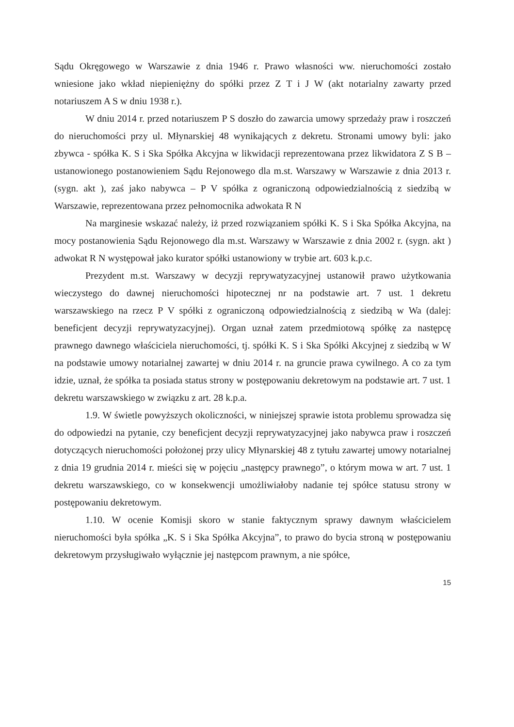Sądu Okręgowego w Warszawie z dnia 1946 r. Prawo własności ww. nieruchomości zostało wniesione jako wkład niepieniężny do spółki przez Z T i J W (akt notarialny zawarty przed notariuszem A S w dniu 1938 r.).
W dniu 2014 r. przed notariuszem P S doszło do zawarcia umowy sprzedaży praw i roszczeń do nieruchomości przy ul. Młynarskiej 48 wynikających z dekretu. Stronami umowy byli: jako zbywca - spółka K. S i Ska Spółka Akcyjna w likwidacji reprezentowana przez likwidatora Z S B – ustanowionego postanowieniem Sądu Rejonowego dla m.st. Warszawy w Warszawie z dnia 2013 r. (sygn. akt ), zaś jako nabywca – P V spółka z ograniczoną odpowiedzialnością z siedzibą w Warszawie, reprezentowana przez pełnomocnika adwokata R N
Na marginesie wskazać należy, iż przed rozwiązaniem spółki K. S i Ska Spółka Akcyjna, na mocy postanowienia Sądu Rejonowego dla m.st. Warszawy w Warszawie z dnia 2002 r. (sygn. akt ) adwokat R N występował jako kurator spółki ustanowiony w trybie art. 603 k.p.c.
Prezydent m.st. Warszawy w decyzji reprywatyzacyjnej ustanowił prawo użytkowania wieczystego do dawnej nieruchomości hipotecznej nr na podstawie art. 7 ust. 1 dekretu warszawskiego na rzecz P V spółki z ograniczoną odpowiedzialnością z siedzibą w Wa (dalej: beneficjent decyzji reprywatyzacyjnej). Organ uznał zatem przedmiotową spółkę za następcę prawnego dawnego właściciela nieruchomości, tj. spółki K. S i Ska Spółki Akcyjnej z siedzibą w W na podstawie umowy notarialnej zawartej w dniu 2014 r. na gruncie prawa cywilnego. A co za tym idzie, uznał, że spółka ta posiada status strony w postępowaniu dekretowym na podstawie art. 7 ust. 1 dekretu warszawskiego w związku z art. 28 k.p.a.
1.9. W świetle powyższych okoliczności, w niniejszej sprawie istota problemu sprowadza się do odpowiedzi na pytanie, czy beneficjent decyzji reprywatyzacyjnej jako nabywca praw i roszczeń dotyczących nieruchomości położonej przy ulicy Młynarskiej 48 z tytułu zawartej umowy notarialnej z dnia 19 grudnia 2014 r. mieści się w pojęciu „następcy prawnego”, o którym mowa w art. 7 ust. 1 dekretu warszawskiego, co w konsekwencji umożliwiałoby nadanie tej spółce statusu strony w postępowaniu dekretowym.
1.10. W ocenie Komisji skoro w stanie faktycznym sprawy dawnym właścicielem nieruchomości była spółka „K. S i Ska Spółka Akcyjna”, to prawo do bycia stroną w postępowaniu dekretowym przysługiwało wyłącznie jej następcom prawnym, a nie spółce,
15